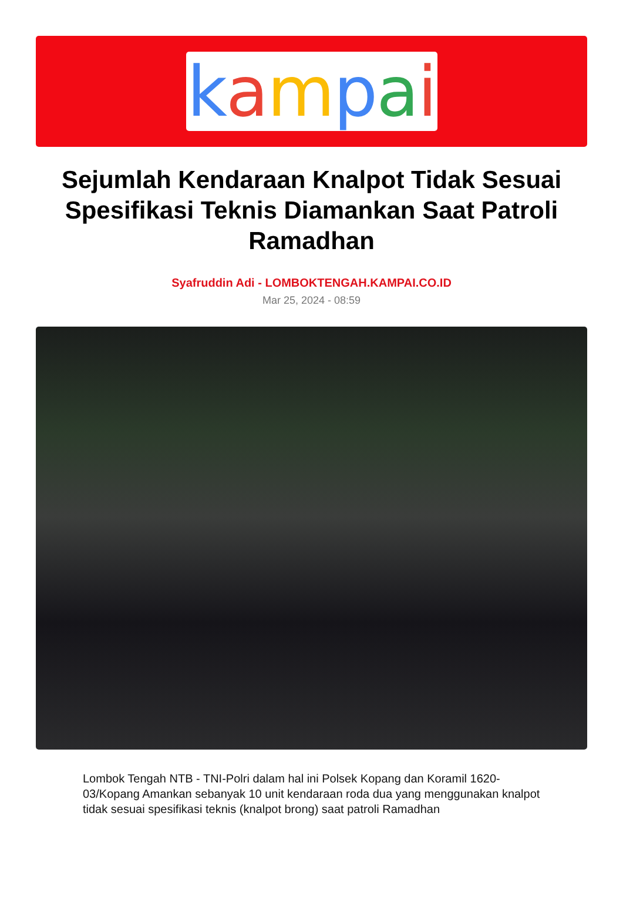kampai
Sejumlah Kendaraan Knalpot Tidak Sesuai Spesifikasi Teknis Diamankan Saat Patroli Ramadhan
Syafruddin Adi - LOMBOKTENGAH.KAMPAI.CO.ID
Mar 25, 2024 - 08:59
Lombok Tengah NTB - TNI-Polri dalam hal ini Polsek Kopang dan Koramil 1620-03/Kopang Amankan sebanyak 10 unit kendaraan roda dua yang menggunakan knalpot tidak sesuai spesifikasi teknis (knalpot brong) saat patroli Ramadhan